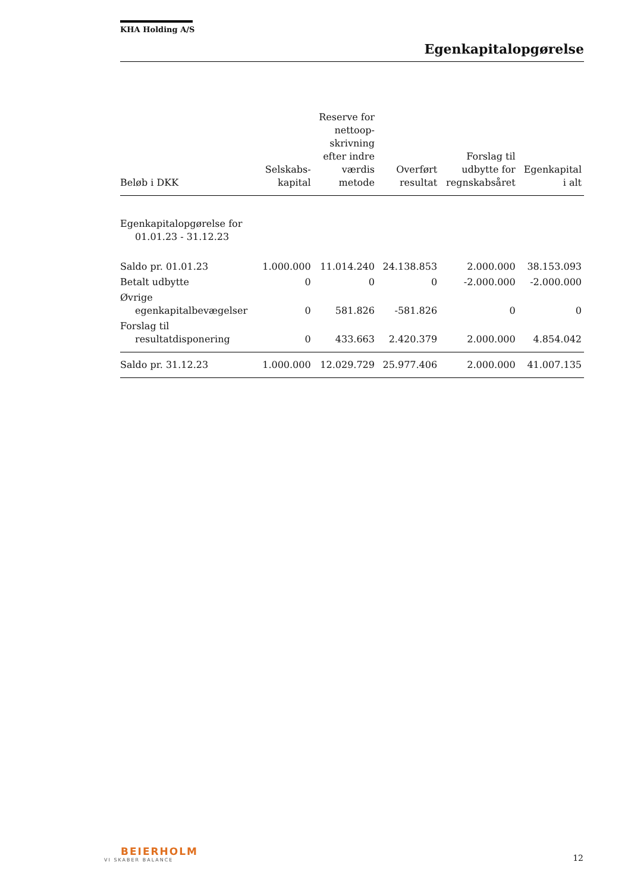KHA Holding A/S
Egenkapitalopgørelse
| Beløb i DKK | Selskabs- kapital | Reserve for nettoop- skrivning efter indre værdis metode | Overført resultat | Forslag til udbytte for regnskabsåret | Egenkapital i alt |
| --- | --- | --- | --- | --- | --- |
| Egenkapitalopgørelse for 01.01.23 - 31.12.23 | | | | | |
| Saldo pr. 01.01.23 | 1.000.000 | 11.014.240 | 24.138.853 | 2.000.000 | 38.153.093 |
| Betalt udbytte | 0 | 0 | 0 | -2.000.000 | -2.000.000 |
| Øvrige egenkapitalbevægelser | 0 | 581.826 | -581.826 | 0 | 0 |
| Forslag til resultatdisponering | 0 | 433.663 | 2.420.379 | 2.000.000 | 4.854.042 |
| Saldo pr. 31.12.23 | 1.000.000 | 12.029.729 | 25.977.406 | 2.000.000 | 41.007.135 |
BEIERHOLM
VI SKABER BALANCE
12